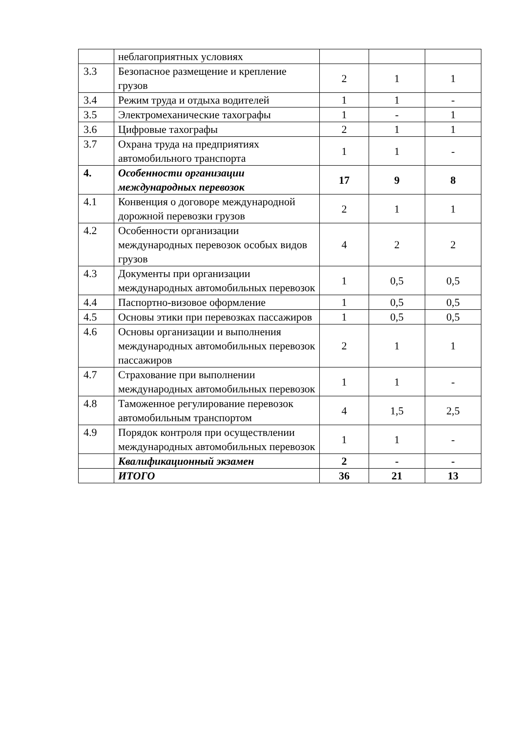| | неблагоприятных условиях | | | |
| 3.3 | Безопасное размещение и крепление грузов | 2 | 1 | 1 |
| 3.4 | Режим труда и отдыха водителей | 1 | 1 | - |
| 3.5 | Электромеханические тахографы | 1 | - | 1 |
| 3.6 | Цифровые тахографы | 2 | 1 | 1 |
| 3.7 | Охрана труда на предприятиях автомобильного транспорта | 1 | 1 | - |
| 4. | Особенности организации международных перевозок | 17 | 9 | 8 |
| 4.1 | Конвенция о договоре международной дорожной перевозки грузов | 2 | 1 | 1 |
| 4.2 | Особенности организации международных перевозок особых видов грузов | 4 | 2 | 2 |
| 4.3 | Документы при организации международных автомобильных перевозок | 1 | 0,5 | 0,5 |
| 4.4 | Паспортно-визовое оформление | 1 | 0,5 | 0,5 |
| 4.5 | Основы этики при перевозках пассажиров | 1 | 0,5 | 0,5 |
| 4.6 | Основы организации и выполнения международных автомобильных перевозок пассажиров | 2 | 1 | 1 |
| 4.7 | Страхование при выполнении международных автомобильных перевозок | 1 | 1 | - |
| 4.8 | Таможенное регулирование перевозок автомобильным транспортом | 4 | 1,5 | 2,5 |
| 4.9 | Порядок контроля при осуществлении международных автомобильных перевозок | 1 | 1 | - |
| | Квалификационный экзамен | 2 | - | - |
| | ИТОГО | 36 | 21 | 13 |